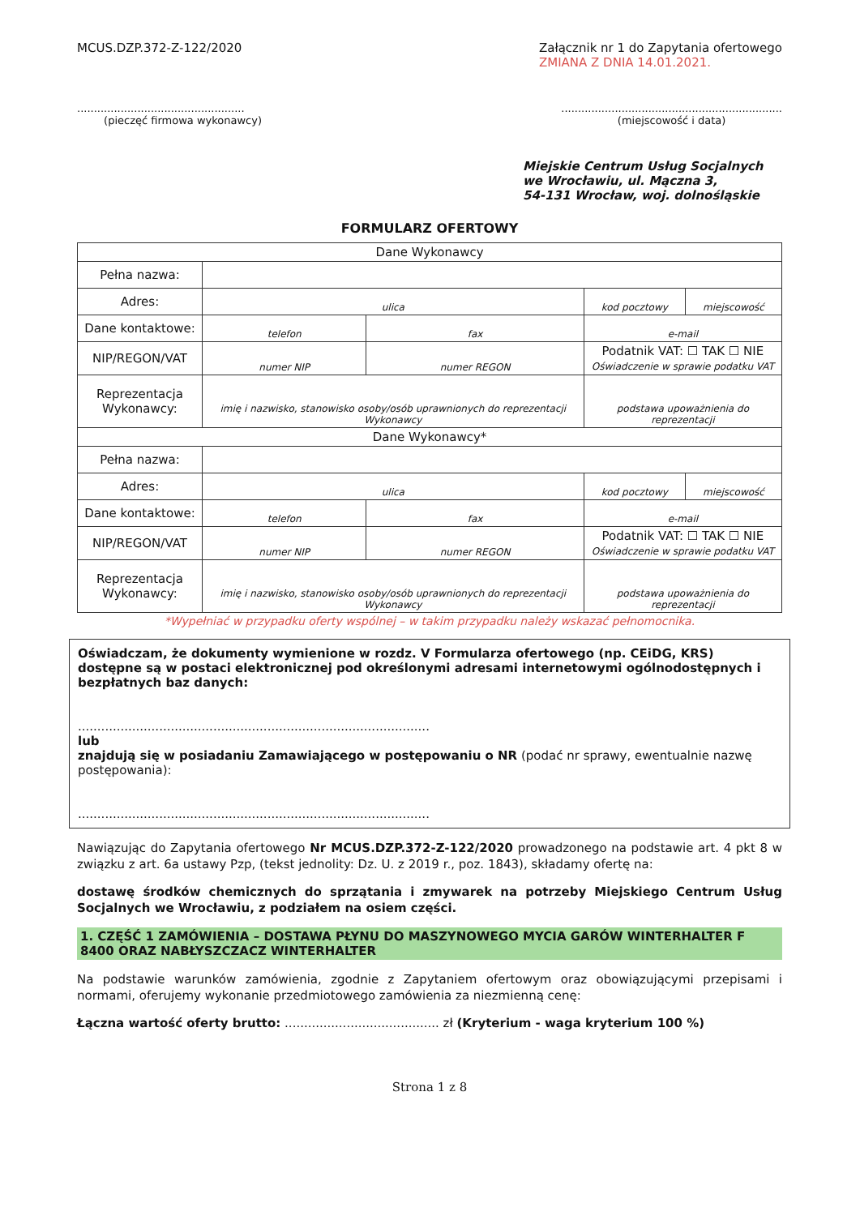MCUS.DZP.372-Z-122/2020 Załącznik nr 1 do Zapytania ofertowego
ZMIANA Z DNIA 14.01.2021.
..................................................
(pieczęć firmowa wykonawcy)
..................................................................
(miejscowość i data)
Miejskie Centrum Usług Socjalnych
we Wrocławiu, ul. Mączna 3,
54-131 Wrocław, woj. dolnośląskie
FORMULARZ OFERTOWY
| Dane Wykonawcy | | | | |
| Pełna nazwa: | | | | |
| Adres: | ulica | | kod pocztowy | miejscowość |
| Dane kontaktowe: | telefon | fax | e-mail | |
| NIP/REGON/VAT | numer NIP | numer REGON | Podatnik VAT: ☐ TAK ☐ NIE Oświadczenie w sprawie podatku VAT | |
| Reprezentacja Wykonawcy: | imię i nazwisko, stanowisko osoby/osób uprawnionych do reprezentacji Wykonawcy | | podstawa upoważnienia do reprezentacji | |
| Dane Wykonawcy* | | | | |
| Pełna nazwa: | | | | |
| Adres: | ulica | | kod pocztowy | miejscowość |
| Dane kontaktowe: | telefon | fax | e-mail | |
| NIP/REGON/VAT | numer NIP | numer REGON | Podatnik VAT: ☐ TAK ☐ NIE Oświadczenie w sprawie podatku VAT | |
| Reprezentacja Wykonawcy: | imię i nazwisko, stanowisko osoby/osób uprawnionych do reprezentacji Wykonawcy | | podstawa upoważnienia do reprezentacji | |
*Wypełniać w przypadku oferty wspólnej – w takim przypadku należy wskazać pełnomocnika.
Oświadczam, że dokumenty wymienione w rozdz. V Formularza ofertowego (np. CEiDG, KRS) dostępne są w postaci elektronicznej pod określonymi adresami internetowymi ogólnodostępnych i bezpłatnych baz danych:
...........................................................................................
lub
znajdują się w posiadaniu Zamawiającego w postępowaniu o NR (podać nr sprawy, ewentualnie nazwę postępowania):
...........................................................................................
Nawiązując do Zapytania ofertowego Nr MCUS.DZP.372-Z-122/2020 prowadzonego na podstawie art. 4 pkt 8 w związku z art. 6a ustawy Pzp, (tekst jednolity: Dz. U. z 2019 r., poz. 1843), składamy ofertę na:
dostawę środków chemicznych do sprzątania i zmywarek na potrzeby Miejskiego Centrum Usług Socjalnych we Wrocławiu, z podziałem na osiem części.
1. CZĘŚĆ 1 ZAMÓWIENIA – DOSTAWA PŁYNU DO MASZYNOWEGO MYCIA GARÓW WINTERHALTER F 8400 ORAZ NABŁYSZCZACZ WINTERHALTER
Na podstawie warunków zamówienia, zgodnie z Zapytaniem ofertowym oraz obowiązującymi przepisami i normami, oferujemy wykonanie przedmiotowego zamówienia za niezmienną cenę:
Łączna wartość oferty brutto: ........................................ zł (Kryterium - waga kryterium 100 %)
Strona 1 z 8